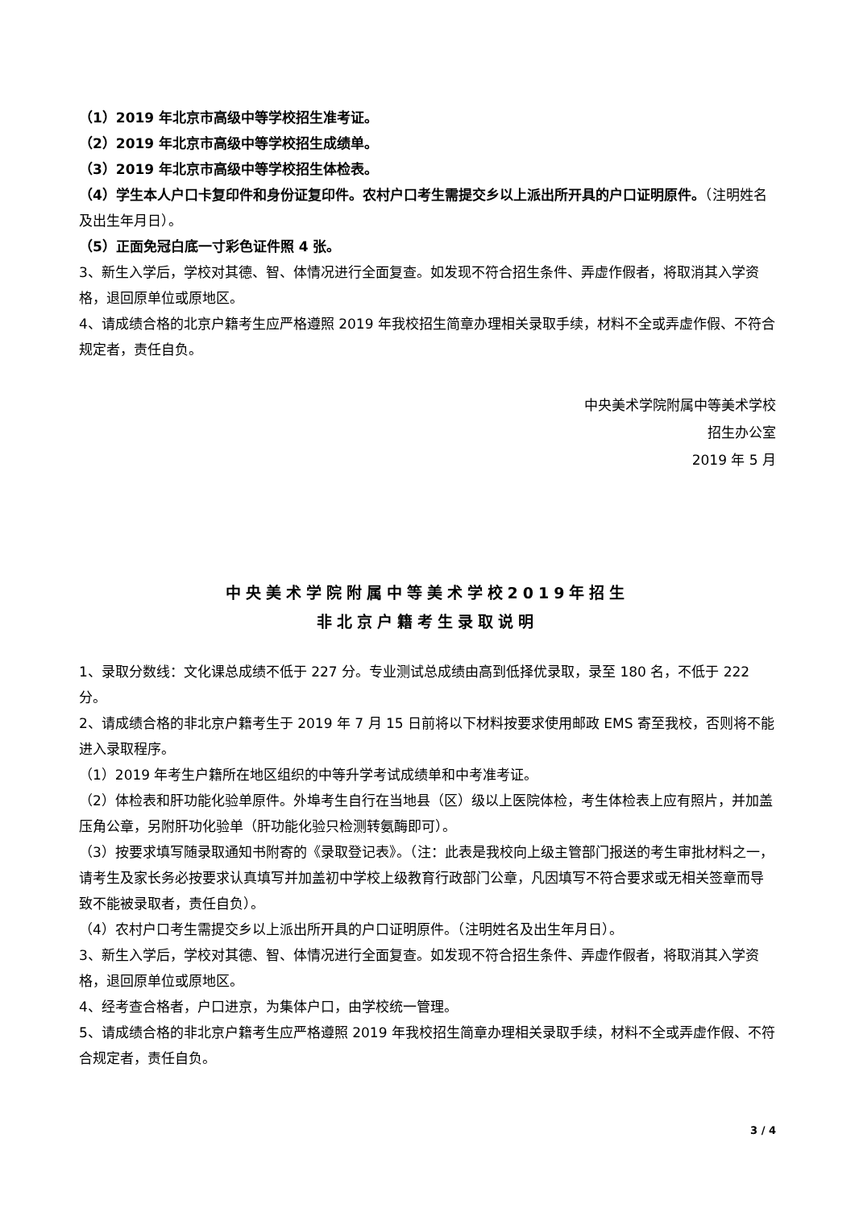（1）2019 年北京市高级中等学校招生准考证。
（2）2019 年北京市高级中等学校招生成绩单。
（3）2019 年北京市高级中等学校招生体检表。
（4）学生本人户口卡复印件和身份证复印件。农村户口考生需提交乡以上派出所开具的户口证明原件。（注明姓名及出生年月日）。
（5）正面免冠白底一寸彩色证件照 4 张。
3、新生入学后，学校对其德、智、体情况进行全面复查。如发现不符合招生条件、弄虚作假者，将取消其入学资格，退回原单位或原地区。
4、请成绩合格的北京户籍考生应严格遵照 2019 年我校招生简章办理相关录取手续，材料不全或弄虚作假、不符合规定者，责任自负。
中央美术学院附属中等美术学校
招生办公室
2019 年 5 月
中央美术学院附属中等美术学校2019年招生
非北京户籍考生录取说明
1、录取分数线：文化课总成绩不低于 227 分。专业测试总成绩由高到低择优录取，录至 180 名，不低于 222 分。
2、请成绩合格的非北京户籍考生于 2019 年 7 月 15 日前将以下材料按要求使用邮政 EMS 寄至我校，否则将不能进入录取程序。
（1）2019 年考生户籍所在地区组织的中等升学考试成绩单和中考准考证。
（2）体检表和肝功能化验单原件。外埠考生自行在当地县（区）级以上医院体检，考生体检表上应有照片，并加盖压角公章，另附肝功化验单（肝功能化验只检测转氨酶即可）。
（3）按要求填写随录取通知书附寄的《录取登记表》。（注：此表是我校向上级主管部门报送的考生审批材料之一，请考生及家长务必按要求认真填写并加盖初中学校上级教育行政部门公章，凡因填写不符合要求或无相关签章而导致不能被录取者，责任自负）。
（4）农村户口考生需提交乡以上派出所开具的户口证明原件。（注明姓名及出生年月日）。
3、新生入学后，学校对其德、智、体情况进行全面复查。如发现不符合招生条件、弄虚作假者，将取消其入学资格，退回原单位或原地区。
4、经考查合格者，户口进京，为集体户口，由学校统一管理。
5、请成绩合格的非北京户籍考生应严格遵照 2019 年我校招生简章办理相关录取手续，材料不全或弄虚作假、不符合规定者，责任自负。
3 / 4